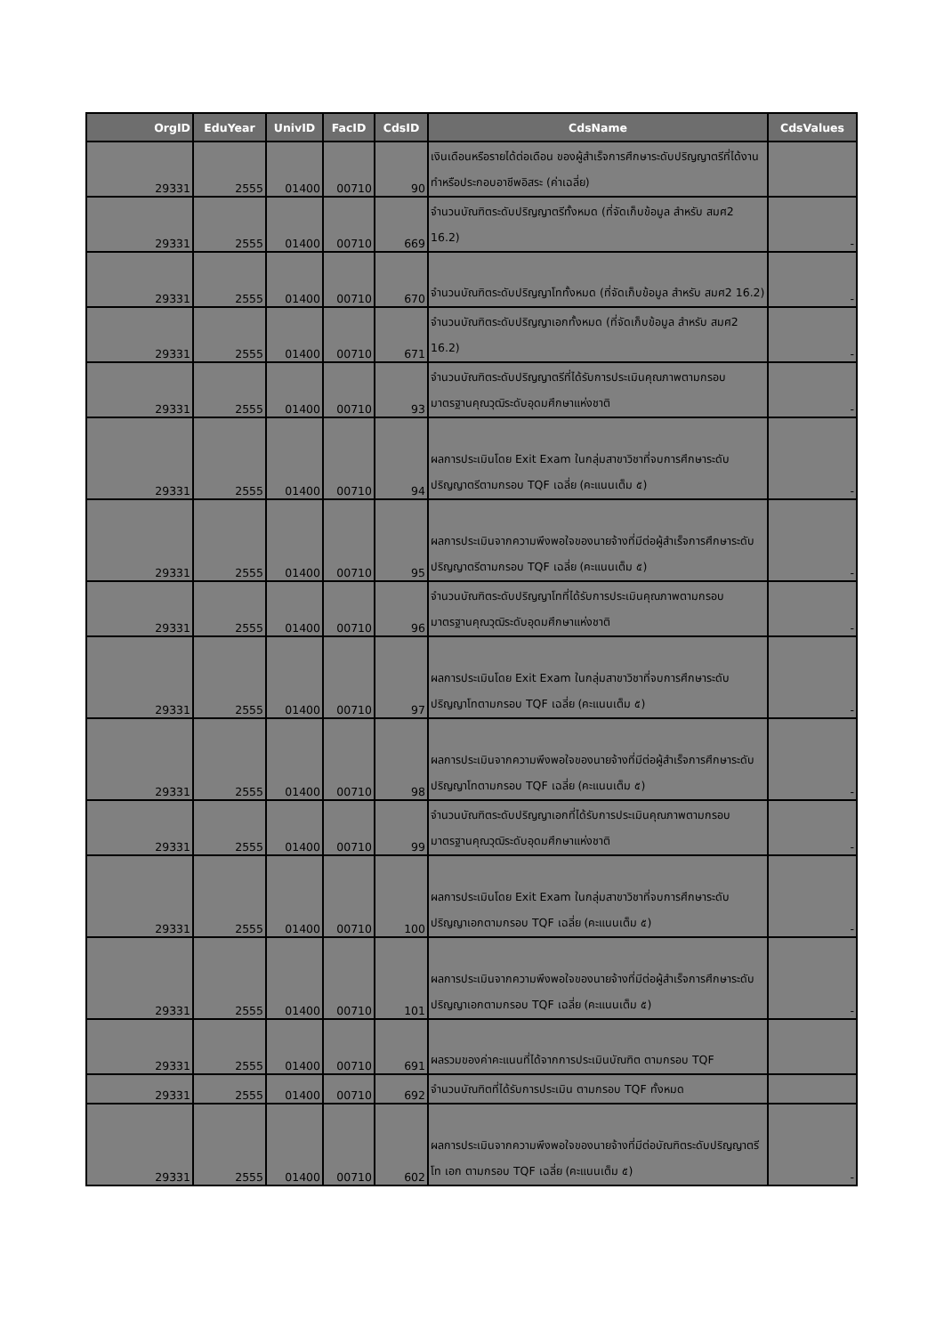| OrgID | EduYear | UnivID | FacID | CdsID | CdsName | CdsValues |
| --- | --- | --- | --- | --- | --- | --- |
| 29331 | 2555 | 01400 | 00710 | 90 | เงินเดือนหรือรายได้ต่อเดือน ของผู้สำเร็จการศึกษาระดับปริญญาตรีที่ได้งานทำหรือประกอบอาชีพอิสระ (ค่าเฉลี่ย) | |
| 29331 | 2555 | 01400 | 00710 | 669 | จำนวนบัณฑิตระดับปริญญาตรีทั้งหมด (ที่จัดเก็บข้อมูล สำหรับ สมศ2 16.2) | - |
| 29331 | 2555 | 01400 | 00710 | 670 | จำนวนบัณฑิตระดับปริญญาโททั้งหมด (ที่จัดเก็บข้อมูล สำหรับ สมศ2 16.2) | - |
| 29331 | 2555 | 01400 | 00710 | 671 | จำนวนบัณฑิตระดับปริญญาเอกทั้งหมด (ที่จัดเก็บข้อมูล สำหรับ สมศ2 16.2) | - |
| 29331 | 2555 | 01400 | 00710 | 93 | จำนวนบัณฑิตระดับปริญญาตรีที่ได้รับการประเมินคุณภาพตามกรอบมาตรฐานคุณวุฒิระดับอุดมศึกษาแห่งชาติ | - |
| 29331 | 2555 | 01400 | 00710 | 94 | ผลการประเมินโดย Exit Exam ในกลุ่มสาขาวิชาที่จบการศึกษาระดับปริญญาตรีตามกรอบ TQF เฉลี่ย (คะแนนเต็ม ๕) | - |
| 29331 | 2555 | 01400 | 00710 | 95 | ผลการประเมินจากความพึงพอใจของนายจ้างที่มีต่อผู้สำเร็จการศึกษาระดับปริญญาตรีตามกรอบ TQF เฉลี่ย (คะแนนเต็ม ๕) | - |
| 29331 | 2555 | 01400 | 00710 | 96 | จำนวนบัณฑิตระดับปริญญาโทที่ได้รับการประเมินคุณภาพตามกรอบมาตรฐานคุณวุฒิระดับอุดมศึกษาแห่งชาติ | - |
| 29331 | 2555 | 01400 | 00710 | 97 | ผลการประเมินโดย Exit Exam ในกลุ่มสาขาวิชาที่จบการศึกษาระดับปริญญาโทตามกรอบ TQF เฉลี่ย (คะแนนเต็ม ๕) | - |
| 29331 | 2555 | 01400 | 00710 | 98 | ผลการประเมินจากความพึงพอใจของนายจ้างที่มีต่อผู้สำเร็จการศึกษาระดับปริญญาโทตามกรอบ TQF เฉลี่ย (คะแนนเต็ม ๕) | - |
| 29331 | 2555 | 01400 | 00710 | 99 | จำนวนบัณฑิตระดับปริญญาเอกที่ได้รับการประเมินคุณภาพตามกรอบมาตรฐานคุณวุฒิระดับอุดมศึกษาแห่งชาติ | - |
| 29331 | 2555 | 01400 | 00710 | 100 | ผลการประเมินโดย Exit Exam ในกลุ่มสาขาวิชาที่จบการศึกษาระดับปริญญาเอกตามกรอบ TQF เฉลี่ย (คะแนนเต็ม ๕) | - |
| 29331 | 2555 | 01400 | 00710 | 101 | ผลการประเมินจากความพึงพอใจของนายจ้างที่มีต่อผู้สำเร็จการศึกษาระดับปริญญาเอกตามกรอบ TQF เฉลี่ย (คะแนนเต็ม ๕) | - |
| 29331 | 2555 | 01400 | 00710 | 691 | ผลรวมของค่าคะแนนที่ได้จากการประเมินบัณฑิต ตามกรอบ TQF | |
| 29331 | 2555 | 01400 | 00710 | 692 | จำนวนบัณฑิตที่ได้รับการประเมิน ตามกรอบ TQF ทั้งหมด | |
| 29331 | 2555 | 01400 | 00710 | 602 | ผลการประเมินจากความพึงพอใจของนายจ้างที่มีต่อบัณฑิตระดับปริญญาตรี โท เอก ตามกรอบ TQF เฉลี่ย (คะแนนเต็ม ๕) | - |